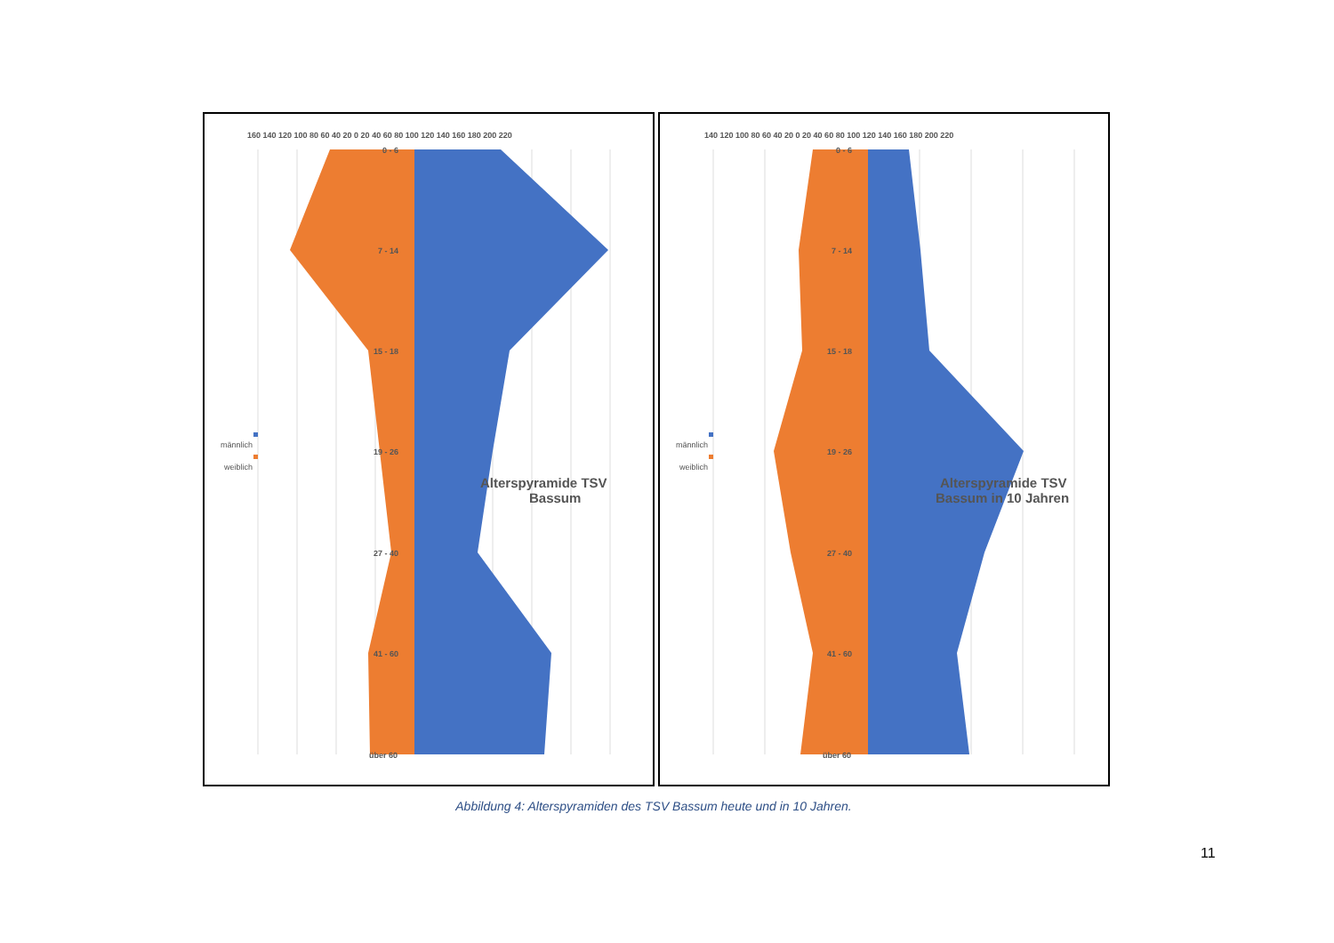160 140 120 100 80 60 40 20 0 20 40 60 80 100 120 140 160 180 200 220
0 - 6
7 - 14
15 - 18
19 - 26
27 - 40
41 - 60
über 60
männlich
weiblich
Alterspyramide TSV
Bassum
140 120 100 80 60 40 20 0 20 40 60 80 100 120 140 160 180 200 220
0 - 6
7 - 14
15 - 18
19 - 26
27 - 40
41 - 60
über 60
männlich
weiblich
Alterspyramide TSV
Bassum in 10 Jahren
Abbildung 4: Alterspyramiden des TSV Bassum heute und in 10 Jahren.
11